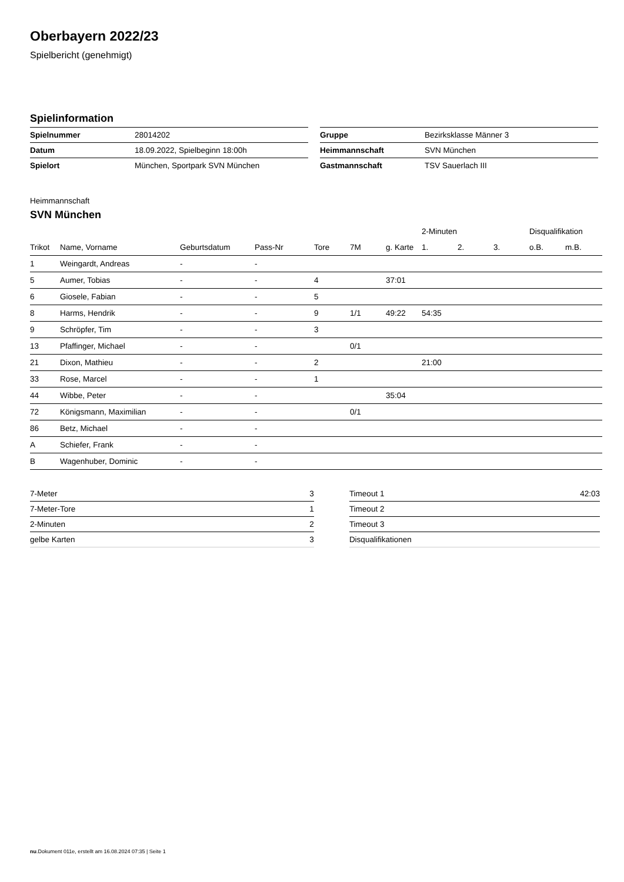Oberbayern 2022/23
Spielbericht (genehmigt)
Spielinformation
| Spielnummer | 28014202 |
| Datum | 18.09.2022, Spielbeginn 18:00h |
| Spielort | München, Sportpark SVN München |
| Gruppe | Bezirksklasse Männer 3 |
| Heimmannschaft | SVN München |
| Gastmannschaft | TSV Sauerlach III |
Heimmannschaft
SVN München
| | | | | | | | 2-Minuten | | | Disqualifikation | |
| --- | --- | --- | --- | --- | --- | --- | --- | --- | --- | --- | --- |
| Trikot | Name, Vorname | Geburtsdatum | Pass-Nr | Tore | 7M | g. Karte | 1. | 2. | 3. | o.B. | m.B. |
| 1 | Weingardt, Andreas | - | - | | | | | | | | |
| 5 | Aumer, Tobias | - | - | 4 | | 37:01 | | | | | |
| 6 | Giosele, Fabian | - | - | 5 | | | | | | | |
| 8 | Harms, Hendrik | - | - | 9 | 1/1 | 49:22 | 54:35 | | | | |
| 9 | Schröpfer, Tim | - | - | 3 | | | | | | | |
| 13 | Pfaffinger, Michael | - | - | | 0/1 | | | | | | |
| 21 | Dixon, Mathieu | - | - | 2 | | | 21:00 | | | | |
| 33 | Rose, Marcel | - | - | 1 | | | | | | | |
| 44 | Wibbe, Peter | - | - | | | 35:04 | | | | | |
| 72 | Königsmann, Maximilian | - | - | | 0/1 | | | | | | |
| 86 | Betz, Michael | - | - | | | | | | | | |
| A | Schiefer, Frank | - | - | | | | | | | | |
| B | Wagenhuber, Dominic | - | - | | | | | | | | |
| 7-Meter | 3 |
| 7-Meter-Tore | 1 |
| 2-Minuten | 2 |
| gelbe Karten | 3 |
| Timeout 1 | 42:03 |
| Timeout 2 | |
| Timeout 3 | |
| Disqualifikationen | |
nu.Dokument 011e, erstellt am 16.08.2024 07:35 | Seite 1